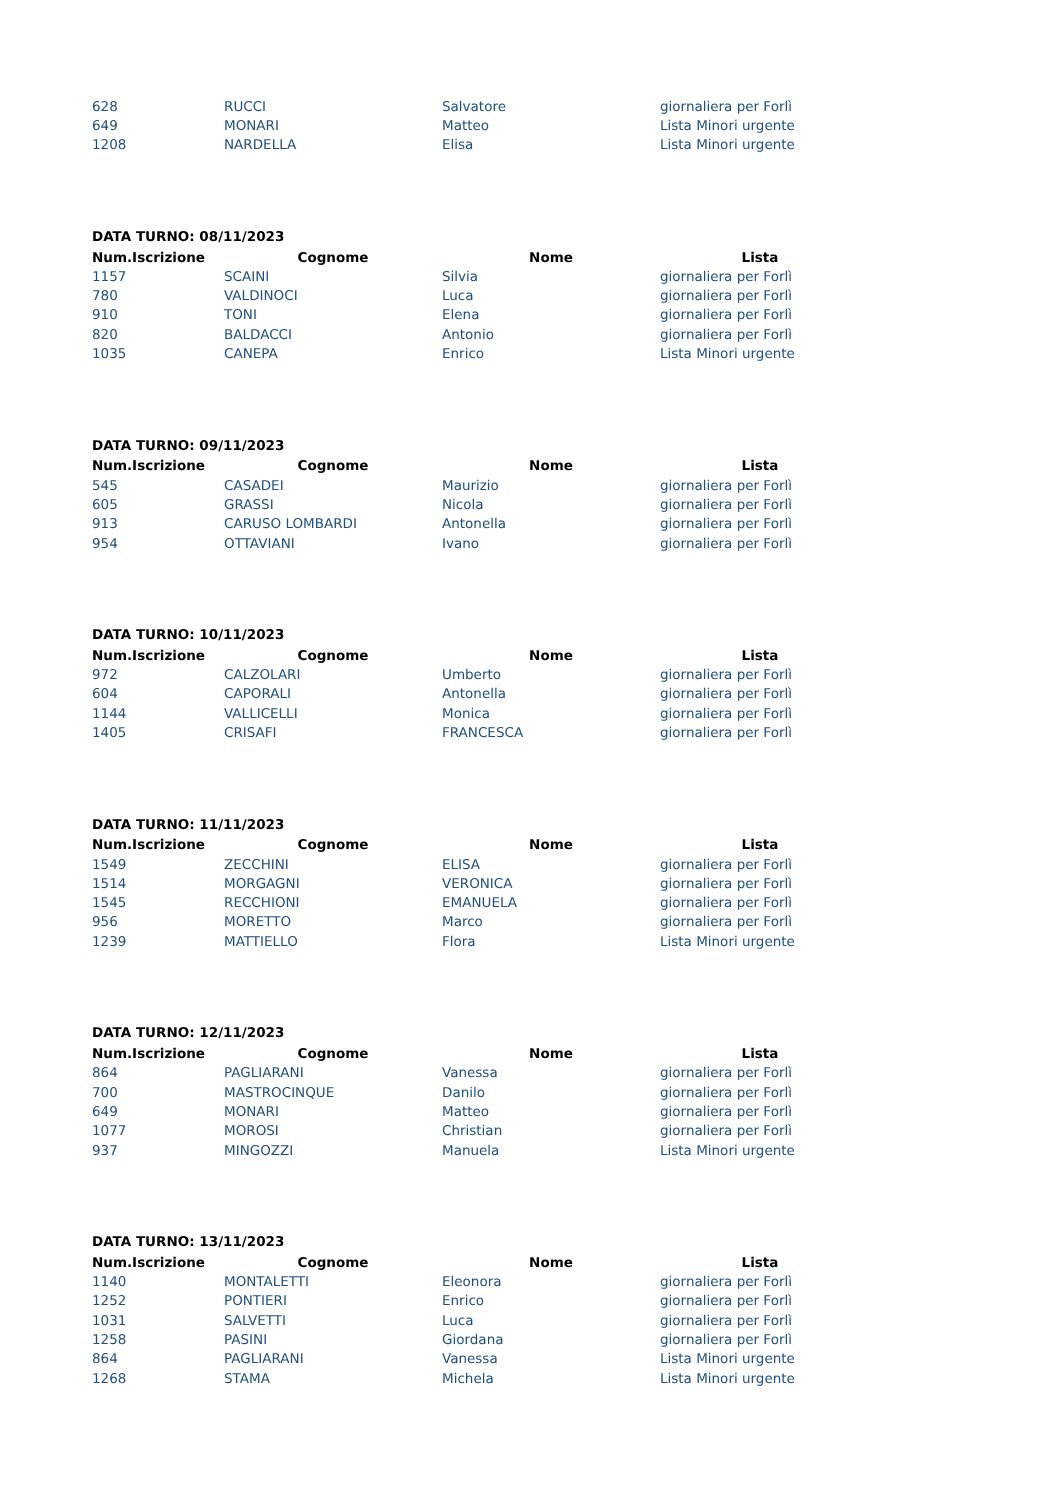| 628 | RUCCI | Salvatore | giornaliera per Forlì |
| 649 | MONARI | Matteo | Lista Minori urgente |
| 1208 | NARDELLA | Elisa | Lista Minori urgente |
DATA TURNO: 08/11/2023
| Num.Iscrizione | Cognome | Nome | Lista |
| --- | --- | --- | --- |
| 1157 | SCAINI | Silvia | giornaliera per Forlì |
| 780 | VALDINOCI | Luca | giornaliera per Forlì |
| 910 | TONI | Elena | giornaliera per Forlì |
| 820 | BALDACCI | Antonio | giornaliera per Forlì |
| 1035 | CANEPA | Enrico | Lista Minori urgente |
DATA TURNO: 09/11/2023
| Num.Iscrizione | Cognome | Nome | Lista |
| --- | --- | --- | --- |
| 545 | CASADEI | Maurizio | giornaliera per Forlì |
| 605 | GRASSI | Nicola | giornaliera per Forlì |
| 913 | CARUSO LOMBARDI | Antonella | giornaliera per Forlì |
| 954 | OTTAVIANI | Ivano | giornaliera per Forlì |
DATA TURNO: 10/11/2023
| Num.Iscrizione | Cognome | Nome | Lista |
| --- | --- | --- | --- |
| 972 | CALZOLARI | Umberto | giornaliera per Forlì |
| 604 | CAPORALI | Antonella | giornaliera per Forlì |
| 1144 | VALLICELLI | Monica | giornaliera per Forlì |
| 1405 | CRISAFI | FRANCESCA | giornaliera per Forlì |
DATA TURNO: 11/11/2023
| Num.Iscrizione | Cognome | Nome | Lista |
| --- | --- | --- | --- |
| 1549 | ZECCHINI | ELISA | giornaliera per Forlì |
| 1514 | MORGAGNI | VERONICA | giornaliera per Forlì |
| 1545 | RECCHIONI | EMANUELA | giornaliera per Forlì |
| 956 | MORETTO | Marco | giornaliera per Forlì |
| 1239 | MATTIELLO | Flora | Lista Minori urgente |
DATA TURNO: 12/11/2023
| Num.Iscrizione | Cognome | Nome | Lista |
| --- | --- | --- | --- |
| 864 | PAGLIARANI | Vanessa | giornaliera per Forlì |
| 700 | MASTROCINQUE | Danilo | giornaliera per Forlì |
| 649 | MONARI | Matteo | giornaliera per Forlì |
| 1077 | MOROSI | Christian | giornaliera per Forlì |
| 937 | MINGOZZI | Manuela | Lista Minori urgente |
DATA TURNO: 13/11/2023
| Num.Iscrizione | Cognome | Nome | Lista |
| --- | --- | --- | --- |
| 1140 | MONTALETTI | Eleonora | giornaliera per Forlì |
| 1252 | PONTIERI | Enrico | giornaliera per Forlì |
| 1031 | SALVETTI | Luca | giornaliera per Forlì |
| 1258 | PASINI | Giordana | giornaliera per Forlì |
| 864 | PAGLIARANI | Vanessa | Lista Minori urgente |
| 1268 | STAMA | Michela | Lista Minori urgente |